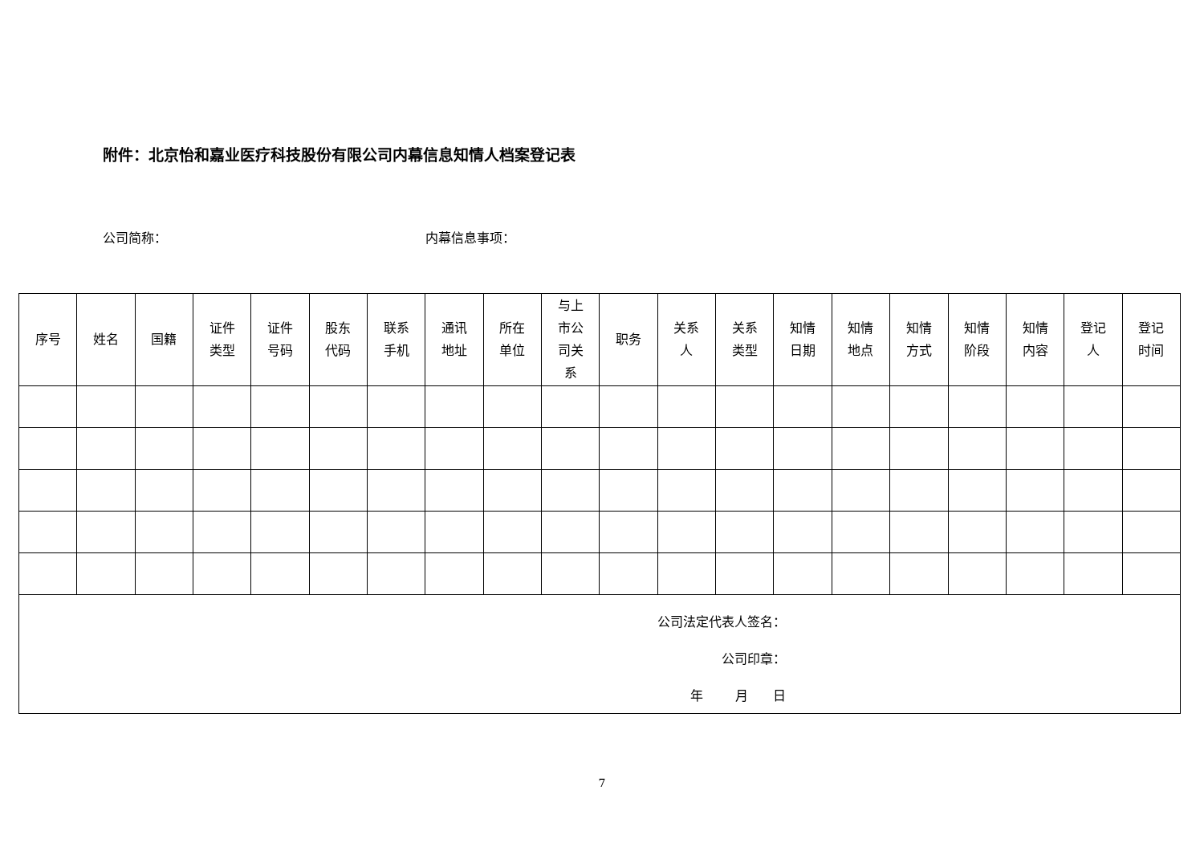附件：北京怡和嘉业医疗科技股份有限公司内幕信息知情人档案登记表
公司简称： 内幕信息事项：
| 序号 | 姓名 | 国籍 | 证件 类型 | 证件 号码 | 股东 代码 | 联系 手机 | 通讯 地址 | 所在 单位 | 与上 市公 司关 系 | 职务 | 关系 人 | 关系 类型 | 知情 日期 | 知情 地点 | 知情 方式 | 知情 阶段 | 知情 内容 | 登记 人 | 登记 时间 |
公司法定代表人签名：
公司印章：
年 月 日
7